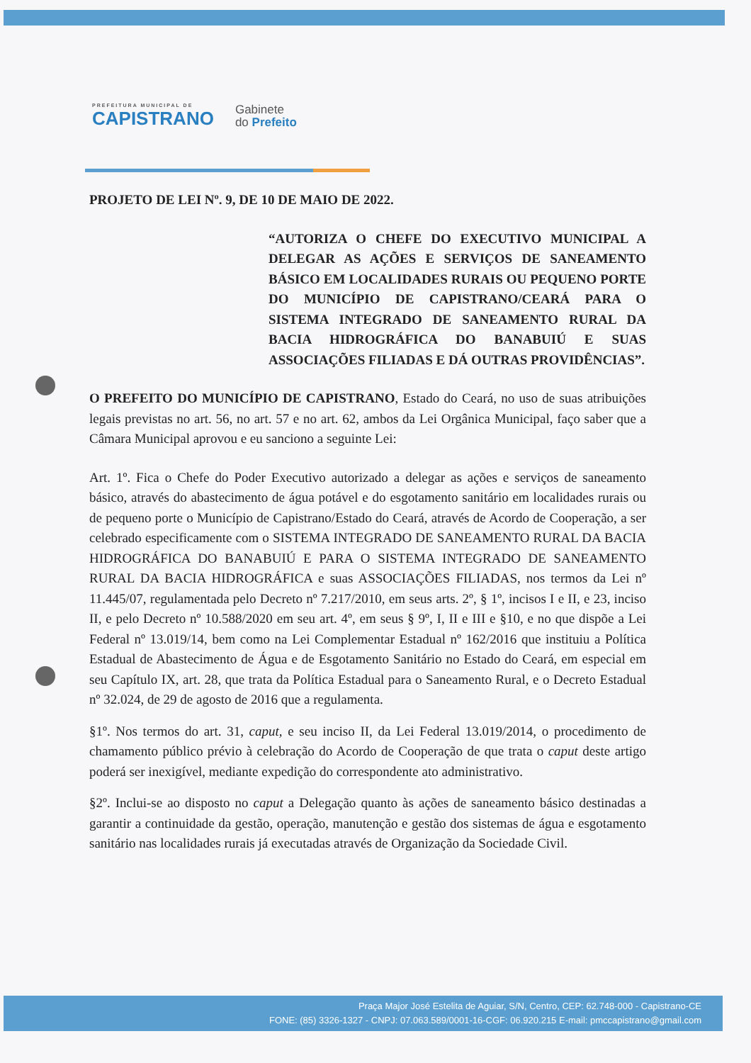PREFEITURA MUNICIPAL DE
CAPISTRANO
Gabinete
do Prefeito
PROJETO DE LEI Nº. 9, DE 10 DE MAIO DE 2022.
“AUTORIZA O CHEFE DO EXECUTIVO MUNICIPAL A DELEGAR AS AÇÕES E SERVIÇOS DE SANEAMENTO BÁSICO EM LOCALIDADES RURAIS OU PEQUENO PORTE DO MUNICÍPIO DE CAPISTRANO/CEARÁ PARA O SISTEMA INTEGRADO DE SANEAMENTO RURAL DA BACIA HIDROGRÁFICA DO BANABUIÚ E SUAS ASSOCIAÇÕES FILIADAS E DÁ OUTRAS PROVIDÊNCIAS”.
O PREFEITO DO MUNICÍPIO DE CAPISTRANO, Estado do Ceará, no uso de suas atribuições legais previstas no art. 56, no art. 57 e no art. 62, ambos da Lei Orgânica Municipal, faço saber que a Câmara Municipal aprovou e eu sanciono a seguinte Lei:
Art. 1º. Fica o Chefe do Poder Executivo autorizado a delegar as ações e serviços de saneamento básico, através do abastecimento de água potável e do esgotamento sanitário em localidades rurais ou de pequeno porte o Município de Capistrano/Estado do Ceará, através de Acordo de Cooperação, a ser celebrado especificamente com o SISTEMA INTEGRADO DE SANEAMENTO RURAL DA BACIA HIDROGRÁFICA DO BANABUIÚ E PARA O SISTEMA INTEGRADO DE SANEAMENTO RURAL DA BACIA HIDROGRÁFICA e suas ASSOCIAÇÕES FILIADAS, nos termos da Lei nº 11.445/07, regulamentada pelo Decreto nº 7.217/2010, em seus arts. 2º, § 1º, incisos I e II, e 23, inciso II, e pelo Decreto nº 10.588/2020 em seu art. 4º, em seus § 9º, I, II e III e §10, e no que dispõe a Lei Federal nº 13.019/14, bem como na Lei Complementar Estadual nº 162/2016 que instituiu a Política Estadual de Abastecimento de Água e de Esgotamento Sanitário no Estado do Ceará, em especial em seu Capítulo IX, art. 28, que trata da Política Estadual para o Saneamento Rural, e o Decreto Estadual nº 32.024, de 29 de agosto de 2016 que a regulamenta.
§1º. Nos termos do art. 31, caput, e seu inciso II, da Lei Federal 13.019/2014, o procedimento de chamamento público prévio à celebração do Acordo de Cooperação de que trata o caput deste artigo poderá ser inexigível, mediante expedição do correspondente ato administrativo.
§2º. Inclui-se ao disposto no caput a Delegação quanto às ações de saneamento básico destinadas a garantir a continuidade da gestão, operação, manutenção e gestão dos sistemas de água e esgotamento sanitário nas localidades rurais já executadas através de Organização da Sociedade Civil.
Praça Major José Estelita de Aguiar, S/N, Centro, CEP: 62.748-000 - Capistrano-CE
FONE: (85) 3326-1327 - CNPJ: 07.063.589/0001-16-CGF: 06.920.215 E-mail: pmccapistrano@gmail.com